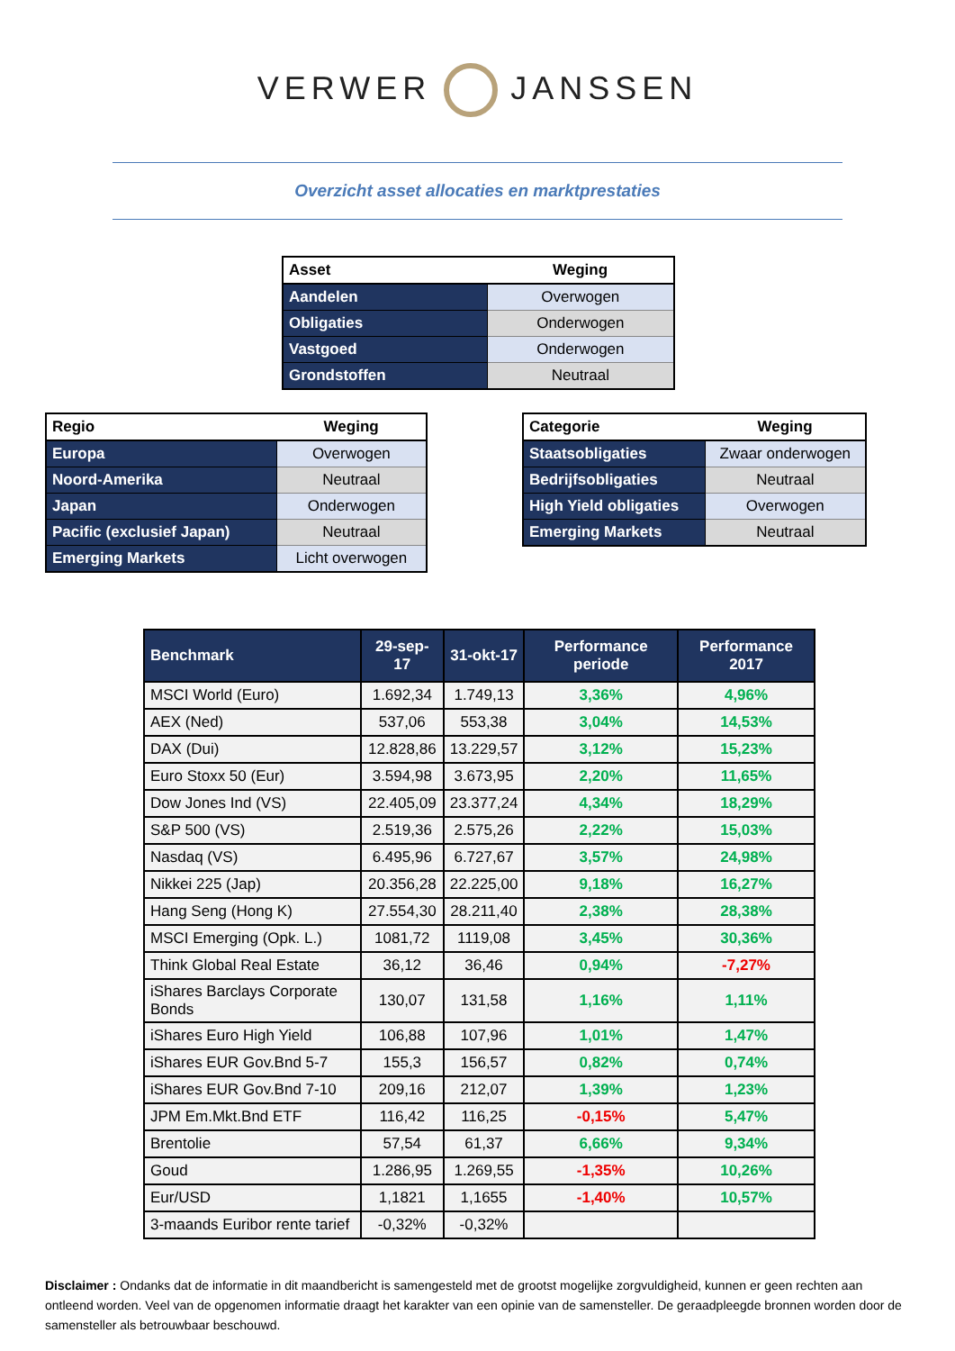VERWER JANSSEN
Overzicht asset allocaties en marktprestaties
| Asset | Weging |
| --- | --- |
| Aandelen | Overwogen |
| Obligaties | Onderwogen |
| Vastgoed | Onderwogen |
| Grondstoffen | Neutraal |
| Regio | Weging |
| --- | --- |
| Europa | Overwogen |
| Noord-Amerika | Neutraal |
| Japan | Onderwogen |
| Pacific (exclusief Japan) | Neutraal |
| Emerging Markets | Licht overwogen |
| Categorie | Weging |
| --- | --- |
| Staatsobligaties | Zwaar onderwogen |
| Bedrijfsobligaties | Neutraal |
| High Yield obligaties | Overwogen |
| Emerging Markets | Neutraal |
| Benchmark | 29-sep-17 | 31-okt-17 | Performance periode | Performance 2017 |
| --- | --- | --- | --- | --- |
| MSCI World (Euro) | 1.692,34 | 1.749,13 | 3,36% | 4,96% |
| AEX (Ned) | 537,06 | 553,38 | 3,04% | 14,53% |
| DAX (Dui) | 12.828,86 | 13.229,57 | 3,12% | 15,23% |
| Euro Stoxx 50 (Eur) | 3.594,98 | 3.673,95 | 2,20% | 11,65% |
| Dow Jones Ind (VS) | 22.405,09 | 23.377,24 | 4,34% | 18,29% |
| S&P 500 (VS) | 2.519,36 | 2.575,26 | 2,22% | 15,03% |
| Nasdaq (VS) | 6.495,96 | 6.727,67 | 3,57% | 24,98% |
| Nikkei 225 (Jap) | 20.356,28 | 22.225,00 | 9,18% | 16,27% |
| Hang Seng (Hong K) | 27.554,30 | 28.211,40 | 2,38% | 28,38% |
| MSCI Emerging (Opk. L.) | 1081,72 | 1119,08 | 3,45% | 30,36% |
| Think Global Real Estate | 36,12 | 36,46 | 0,94% | -7,27% |
| iShares Barclays Corporate Bonds | 130,07 | 131,58 | 1,16% | 1,11% |
| iShares Euro High Yield | 106,88 | 107,96 | 1,01% | 1,47% |
| iShares EUR Gov.Bnd 5-7 | 155,3 | 156,57 | 0,82% | 0,74% |
| iShares EUR Gov.Bnd 7-10 | 209,16 | 212,07 | 1,39% | 1,23% |
| JPM Em.Mkt.Bnd ETF | 116,42 | 116,25 | -0,15% | 5,47% |
| Brentolie | 57,54 | 61,37 | 6,66% | 9,34% |
| Goud | 1.286,95 | 1.269,55 | -1,35% | 10,26% |
| Eur/USD | 1,1821 | 1,1655 | -1,40% | 10,57% |
| 3-maands Euribor rente tarief | -0,32% | -0,32% | | |
Disclaimer : Ondanks dat de informatie in dit maandbericht is samengesteld met de grootst mogelijke zorgvuldigheid, kunnen er geen rechten aan ontleend worden. Veel van de opgenomen informatie draagt het karakter van een opinie van de samensteller. De geraadpleegde bronnen worden door de samensteller als betrouwbaar beschouwd.